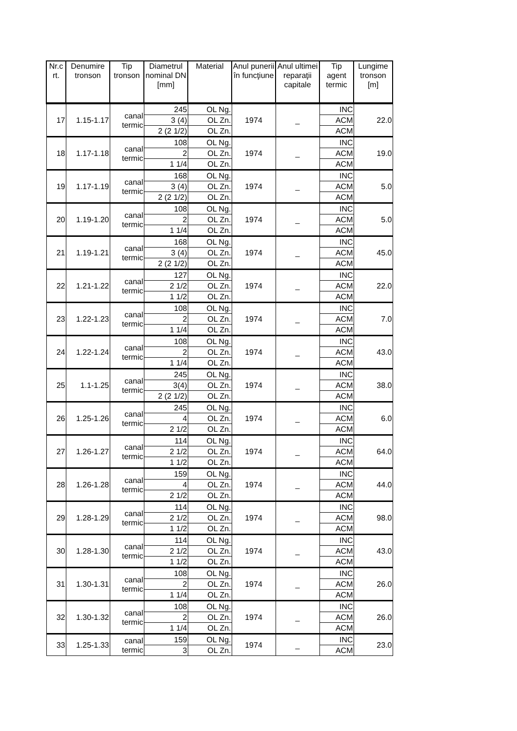| Nr.c rt. | Denumire tronson | Tip tronson | Diametrul nominal DN [mm] | Material | Anul punerii în funcţiune | Anul ultimei reparaţii capitale | Tip agent termic | Lungime tronson [m] |
| --- | --- | --- | --- | --- | --- | --- | --- | --- |
| 17 | 1.15-1.17 | canal termic | 245 | OL Ng. | 1974 | _ | INC | 22.0 |
| | | | 3 (4) | OL Zn. | | | ACM | |
| | | | 2 (2 1/2) | OL Zn. | | | ACM | |
| 18 | 1.17-1.18 | canal termic | 108 | OL Ng. | 1974 | _ | INC | 19.0 |
| | | | 2 | OL Zn. | | | ACM | |
| | | | 1 1/4 | OL Zn. | | | ACM | |
| 19 | 1.17-1.19 | canal termic | 168 | OL Ng. | 1974 | _ | INC | 5.0 |
| | | | 3 (4) | OL Zn. | | | ACM | |
| | | | 2 (2 1/2) | OL Zn. | | | ACM | |
| 20 | 1.19-1.20 | canal termic | 108 | OL Ng. | 1974 | _ | INC | 5.0 |
| | | | 2 | OL Zn. | | | ACM | |
| | | | 1 1/4 | OL Zn. | | | ACM | |
| 21 | 1.19-1.21 | canal termic | 168 | OL Ng. | 1974 | _ | INC | 45.0 |
| | | | 3 (4) | OL Zn. | | | ACM | |
| | | | 2 (2 1/2) | OL Zn. | | | ACM | |
| 22 | 1.21-1.22 | canal termic | 127 | OL Ng. | 1974 | _ | INC | 22.0 |
| | | | 2 1/2 | OL Zn. | | | ACM | |
| | | | 1 1/2 | OL Zn. | | | ACM | |
| 23 | 1.22-1.23 | canal termic | 108 | OL Ng. | 1974 | _ | INC | 7.0 |
| | | | 2 | OL Zn. | | | ACM | |
| | | | 1 1/4 | OL Zn. | | | ACM | |
| 24 | 1.22-1.24 | canal termic | 108 | OL Ng. | 1974 | _ | INC | 43.0 |
| | | | 2 | OL Zn. | | | ACM | |
| | | | 1 1/4 | OL Zn. | | | ACM | |
| 25 | 1.1-1.25 | canal termic | 245 | OL Ng. | 1974 | _ | INC | 38.0 |
| | | | 3(4) | OL Zn. | | | ACM | |
| | | | 2 (2 1/2) | OL Zn. | | | ACM | |
| 26 | 1.25-1.26 | canal termic | 245 | OL Ng. | 1974 | _ | INC | 6.0 |
| | | | 4 | OL Zn. | | | ACM | |
| | | | 2 1/2 | OL Zn. | | | ACM | |
| 27 | 1.26-1.27 | canal termic | 114 | OL Ng. | 1974 | _ | INC | 64.0 |
| | | | 2 1/2 | OL Zn. | | | ACM | |
| | | | 1 1/2 | OL Zn. | | | ACM | |
| 28 | 1.26-1.28 | canal termic | 159 | OL Ng. | 1974 | _ | INC | 44.0 |
| | | | 4 | OL Zn. | | | ACM | |
| | | | 2 1/2 | OL Zn. | | | ACM | |
| 29 | 1.28-1.29 | canal termic | 114 | OL Ng. | 1974 | _ | INC | 98.0 |
| | | | 2 1/2 | OL Zn. | | | ACM | |
| | | | 1 1/2 | OL Zn. | | | ACM | |
| 30 | 1.28-1.30 | canal termic | 114 | OL Ng. | 1974 | _ | INC | 43.0 |
| | | | 2 1/2 | OL Zn. | | | ACM | |
| | | | 1 1/2 | OL Zn. | | | ACM | |
| 31 | 1.30-1.31 | canal termic | 108 | OL Ng. | 1974 | _ | INC | 26.0 |
| | | | 2 | OL Zn. | | | ACM | |
| | | | 1 1/4 | OL Zn. | | | ACM | |
| 32 | 1.30-1.32 | canal termic | 108 | OL Ng. | 1974 | _ | INC | 26.0 |
| | | | 2 | OL Zn. | | | ACM | |
| | | | 1 1/4 | OL Zn. | | | ACM | |
| 33 | 1.25-1.33 | canal termic | 159 | OL Ng. | 1974 | _ | INC | 23.0 |
| | | | 3 | OL Zn. | | | ACM | |